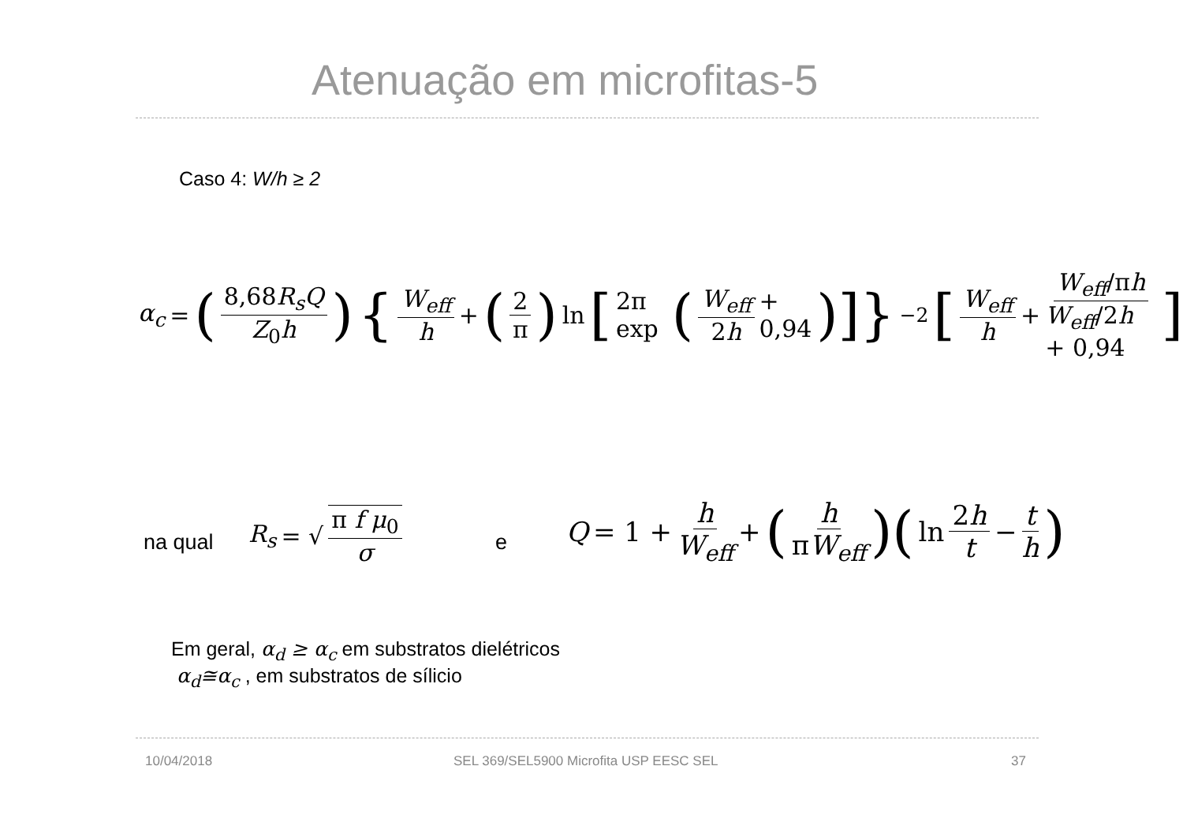Atenuação em microfitas-5
Caso 4: W/h ≥ 2
α<sub>c</sub> = (8,68R<sub>s</sub>Q Z<sub>0</sub>h) { W<sub>eff</sub> h + (2 π) ln [2π exp (W<sub>eff</sub> 2h + 0,94)]}<sup>−2</sup> [W<sub>eff</sub> h + W<sub>eff</sub>/πh W<sub>eff</sub>/2h + 0,94]
na qual
R<sub>s</sub> = √ π f μ<sub>0</sub> σ
e
Q = 1 + h W<sub>eff</sub> + (h πW<sub>eff</sub>)(ln 2h t − t h)
Em geral, α<sub>d</sub> ≥ α<sub>c</sub> em substratos dielétricos
α<sub>d</sub>≅α<sub>c</sub> , em substratos de sílicio
10/04/2018
SEL 369/SEL5900 Microfita USP EESC SEL
37